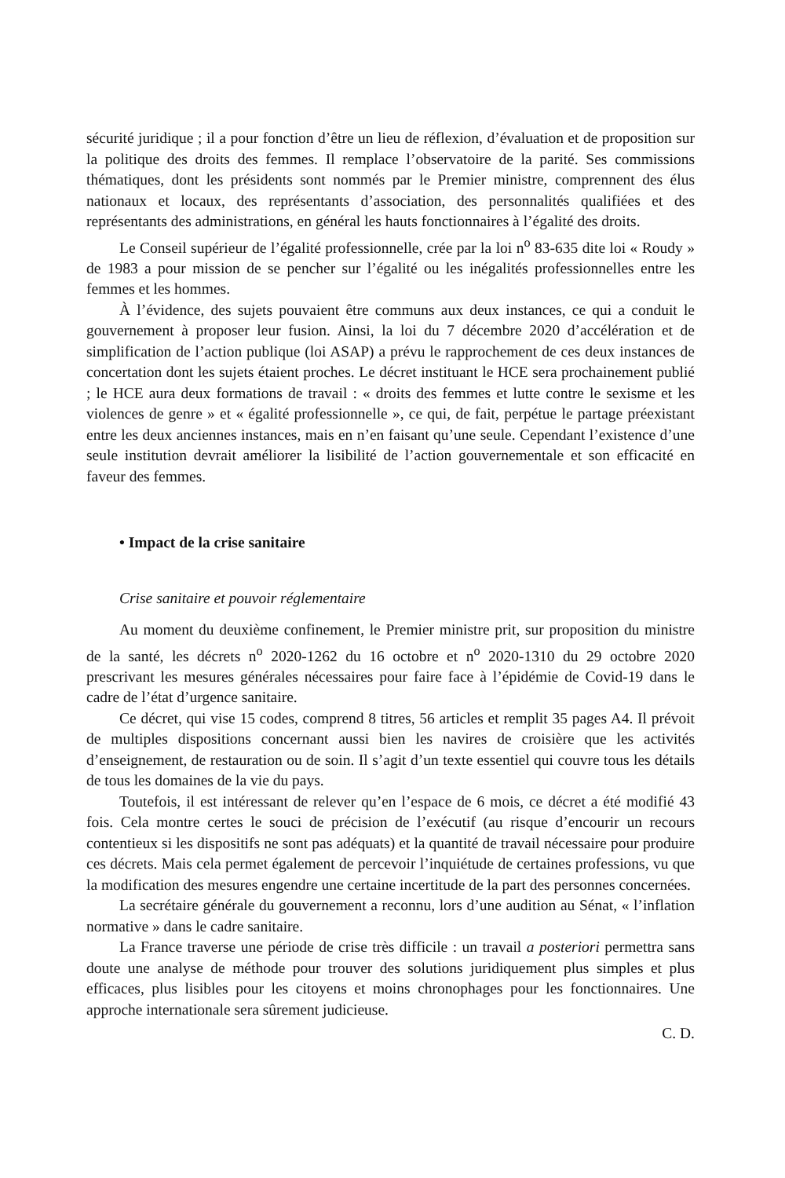sécurité juridique ; il a pour fonction d’être un lieu de réflexion, d’évaluation et de proposition sur la politique des droits des femmes. Il remplace l’observatoire de la parité. Ses commissions thématiques, dont les présidents sont nommés par le Premier ministre, comprennent des élus nationaux et locaux, des représentants d’association, des personnalités qualifiées et des représentants des administrations, en général les hauts fonctionnaires à l’égalité des droits.
Le Conseil supérieur de l’égalité professionnelle, crée par la loi n<sup>o</sup> 83-635 dite loi « Roudy » de 1983 a pour mission de se pencher sur l’égalité ou les inégalités professionnelles entre les femmes et les hommes.
À l’évidence, des sujets pouvaient être communs aux deux instances, ce qui a conduit le gouvernement à proposer leur fusion. Ainsi, la loi du 7 décembre 2020 d’accélération et de simplification de l’action publique (loi ASAP) a prévu le rapprochement de ces deux instances de concertation dont les sujets étaient proches. Le décret instituant le HCE sera prochainement publié ; le HCE aura deux formations de travail : « droits des femmes et lutte contre le sexisme et les violences de genre » et « égalité professionnelle », ce qui, de fait, perpétue le partage préexistant entre les deux anciennes instances, mais en n’en faisant qu’une seule. Cependant l’existence d’une seule institution devrait améliorer la lisibilité de l’action gouvernementale et son efficacité en faveur des femmes.
• Impact de la crise sanitaire
Crise sanitaire et pouvoir réglementaire
Au moment du deuxième confinement, le Premier ministre prit, sur proposition du ministre de la santé, les décrets n<sup>o</sup> 2020-1262 du 16 octobre et n<sup>o</sup> 2020-1310 du 29 octobre 2020 prescrivant les mesures générales nécessaires pour faire face à l’épidémie de Covid-19 dans le cadre de l’état d’urgence sanitaire.
Ce décret, qui vise 15 codes, comprend 8 titres, 56 articles et remplit 35 pages A4. Il prévoit de multiples dispositions concernant aussi bien les navires de croisière que les activités d’enseignement, de restauration ou de soin. Il s’agit d’un texte essentiel qui couvre tous les détails de tous les domaines de la vie du pays.
Toutefois, il est intéressant de relever qu’en l’espace de 6 mois, ce décret a été modifié 43 fois. Cela montre certes le souci de précision de l’exécutif (au risque d’encourir un recours contentieux si les dispositifs ne sont pas adéquats) et la quantité de travail nécessaire pour produire ces décrets. Mais cela permet également de percevoir l’inquiétude de certaines professions, vu que la modification des mesures engendre une certaine incertitude de la part des personnes concernées.
La secrétaire générale du gouvernement a reconnu, lors d’une audition au Sénat, « l’inflation normative » dans le cadre sanitaire.
La France traverse une période de crise très difficile : un travail a posteriori permettra sans doute une analyse de méthode pour trouver des solutions juridiquement plus simples et plus efficaces, plus lisibles pour les citoyens et moins chronophages pour les fonctionnaires. Une approche internationale sera sûrement judicieuse.
C. D.